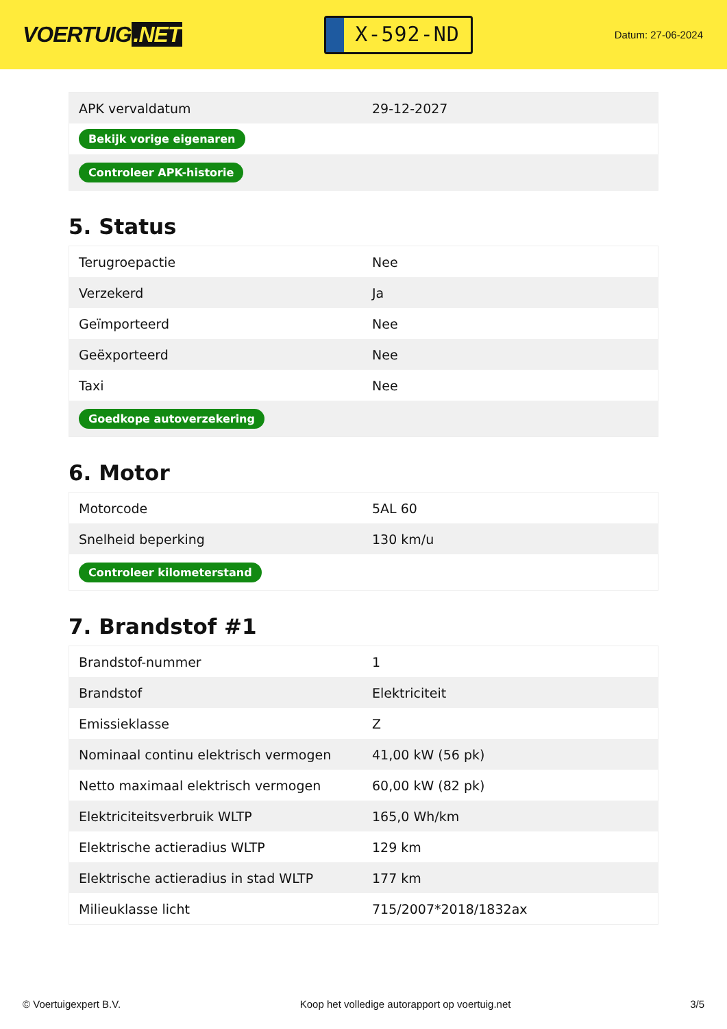VOERTUIG.NET
X-592-ND
Datum: 27-06-2024
| APK vervaldatum | 29-12-2027 |
| Bekijk vorige eigenaren | |
| Controleer APK-historie | |
5. Status
| Terugroepactie | Nee |
| Verzekerd | Ja |
| Geïmporteerd | Nee |
| Geëxporteerd | Nee |
| Taxi | Nee |
| Goedkope autoverzekering | |
6. Motor
| Motorcode | 5AL 60 |
| Snelheid beperking | 130 km/u |
| Controleer kilometerstand | |
7. Brandstof #1
| Brandstof-nummer | 1 |
| Brandstof | Elektriciteit |
| Emissieklasse | Z |
| Nominaal continu elektrisch vermogen | 41,00 kW (56 pk) |
| Netto maximaal elektrisch vermogen | 60,00 kW (82 pk) |
| Elektriciteitsverbruik WLTP | 165,0 Wh/km |
| Elektrische actieradius WLTP | 129 km |
| Elektrische actieradius in stad WLTP | 177 km |
| Milieuklasse licht | 715/2007*2018/1832ax |
© Voertuigexpert B.V. Koop het volledige autorapport op voertuig.net 3/5